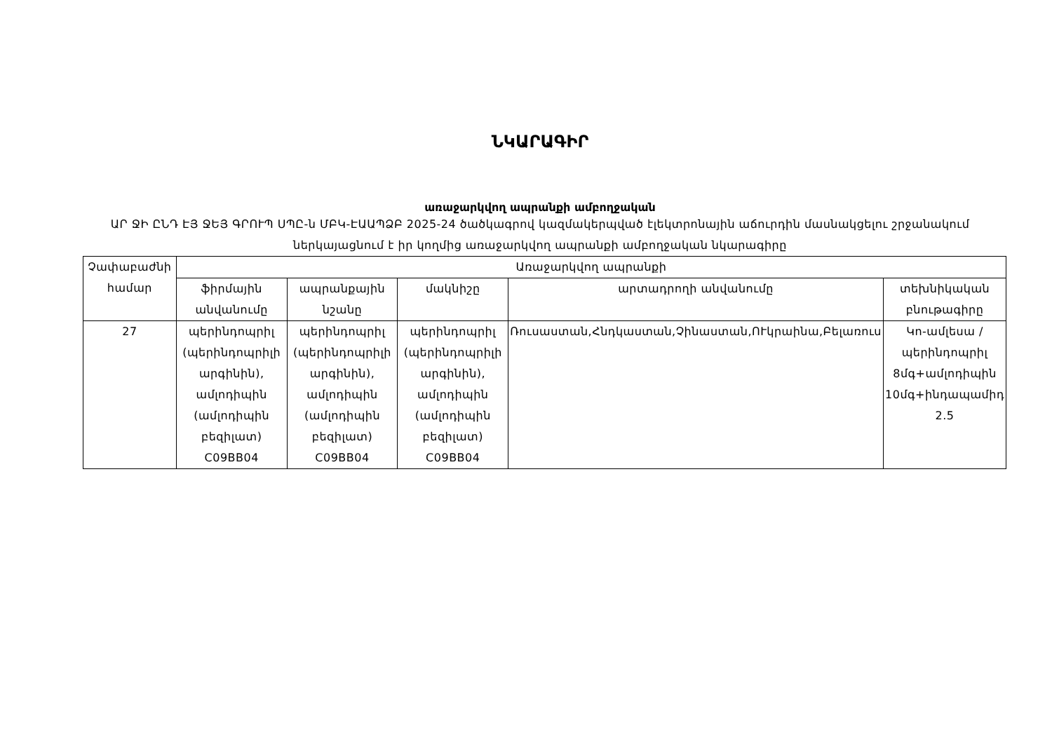ՆԿԱՐԱԳԻՐ
առաջարկվող ապրանքի ամբողջական
ԱՐ ՋԻ ԸՆԴ ԷՅ ՋԵՅ ԳՐՈՒՊ ՍՊԸ-ն ՄԲԿ-ԷԱԱՊՁԲ 2025-24 ծածկագրով կազմակերպված էլեկտրոնային աճուրդին մասնակցելու շրջանակում ներկայացնում է իր կողմից առաջարկվող ապրանքի ամբողջական նկարագիրը
| Չափաբաժնի համար | Առաջարկվող ապրանքի | | | | |
| --- | --- | --- | --- | --- | --- |
| | ֆիրմային անվանումը | ապրանքային նշանը | մակնիշը | արտադրողի անվանումը | տեխնիկական բնութագիրը |
| 27 | պերինդոպրիլ (պերինդոպրիլի արգինին), ամլոդիպին (ամլոդիպին բեզիլատ) C09BB04 | պերինդոպրիլ (պերինդոպրիլի արգինին), ամլոդիպին (ամլոդիպին բեզիլատ) C09BB04 | պերինդոպրիլ (պերինդոպրիլի արգինին), ամլոդիպին (ամլոդիպին բեզիլատ) C09BB04 | Ռուսաստան,Հնդկաստան,Չինաստան,ՈՒկրաինա,Բելառուս | Կո-ամլեսա /պերինդոպրիլ 8մգ+ամլոդիպին 10մգ+ինդապամիդ 2.5 |